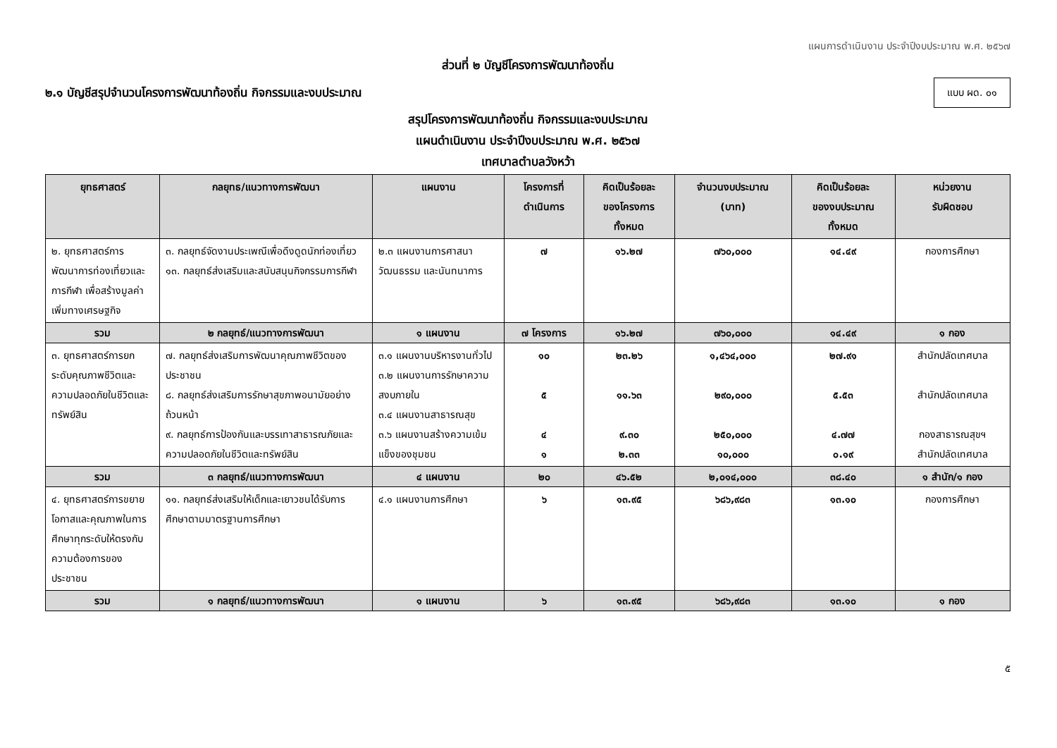แผนการดำเนินงาน ประจำปีงบประมาณ พ.ศ. ๒๕๖๗
ส่วนที่ ๒ บัญชีโครงการพัฒนาท้องถิ่น
๒.๑ บัญชีสรุปจำนวนโครงการพัฒนาท้องถิ่น กิจกรรมและงบประมาณ
แบบ ผด. ๐๑
สรุปโครงการพัฒนาท้องถิ่น กิจกรรมและงบประมาณ
แผนดำเนินงาน ประจำปีงบประมาณ พ.ศ. ๒๕๖๗
เทศบาลตำบลวังหว้า
| ยุทธศาสตร์ | กลยุทธ/แนวทางการพัฒนา | แผนงาน | โครงการที่ ดำเนินการ | คิดเป็นร้อยละ ของโครงการ ทั้งหมด | จำนวนงบประมาณ (บาท) | คิดเป็นร้อยละ ของงบประมาณ ทั้งหมด | หน่วยงาน รับผิดชอบ |
| --- | --- | --- | --- | --- | --- | --- | --- |
| ๒. ยุทธศาสตร์การพัฒนาการท่องเที่ยวและการกีฬา เพื่อสร้างมูลค่าเพิ่มทางเศรษฐกิจ | ๓. กลยุทธ์จัดงานประเพณีเพื่อดึงดูดนักท่องเที่ยว ๑๓. กลยุทธ์ส่งเสริมและสนับสนุนกิจกรรมการกีฬา | ๒.๓ แผนงานการศาสนา วัฒนธรรม และนันทนาการ | ๗ | ๑๖.๒๗ | ๗๖๐,๐๐๐ | ๑๔.๔๙ | กองการศึกษา |
| รวม | ๒ กลยุทธ์/แนวทางการพัฒนา | ๑ แผนงาน | ๗ โครงการ | ๑๖.๒๗ | ๗๖๐,๐๐๐ | ๑๔.๔๙ | ๑ กอง |
| ๓. ยุทธศาสตร์การยกระดับคุณภาพชีวิตและความปลอดภัยในชีวิตและทรัพย์สิน | ๗. กลยุทธ์ส่งเสริมการพัฒนาคุณภาพชีวิตของประชาชน ๘. กลยุทธ์ส่งเสริมการรักษาสุขภาพอนามัยอย่างถ้วนหน้า ๙. กลยุทธ์การป้องกันและบรรเทาสาธารณภัยและความปลอดภัยในชีวิตและทรัพย์สิน | ๓.๑ แผนงานบริหารงานทั่วไป ๓.๒ แผนงานการรักษาความสงบภายใน ๓.๔ แผนงานสาธารณสุข ๓.๖ แผนงานสร้างความเข้มแข็งของชุมชน | ๑๐ ๕ ๔ ๑ | ๒๓.๒๖ ๑๑.๖๓ ๙.๓๐ ๒.๓๓ | ๑,๔๖๔,๐๐๐ ๒๙๐,๐๐๐ ๒๕๐,๐๐๐ ๑๐,๐๐๐ | ๒๗.๙๑ ๕.๕๓ ๔.๗๗ ๐.๑๙ | สำนักปลัดเทศบาล สำนักปลัดเทศบาล กองสาธารณสุขฯ สำนักปลัดเทศบาล |
| รวม | ๓ กลยุทธ์/แนวทางการพัฒนา | ๔ แผนงาน | ๒๐ | ๔๖.๕๒ | ๒,๐๑๔,๐๐๐ | ๓๘.๔๐ | ๑ สำนัก/๑ กอง |
| ๔. ยุทธศาสตร์การขยายโอกาสและคุณภาพในการศึกษาทุกระดับให้ตรงกับความต้องการของประชาชน | ๑๑. กลยุทธ์ส่งเสริมให้เด็กและเยาวชนได้รับการศึกษาตามมาตรฐานการศึกษา | ๔.๑ แผนงานการศึกษา | ๖ | ๑๓.๙๕ | ๖๘๖,๙๘๓ | ๑๓.๑๐ | กองการศึกษา |
| รวม | ๑ กลยุทธ์/แนวทางการพัฒนา | ๑ แผนงาน | ๖ | ๑๓.๙๕ | ๖๘๖,๙๘๓ | ๑๓.๑๐ | ๑ กอง |
๕